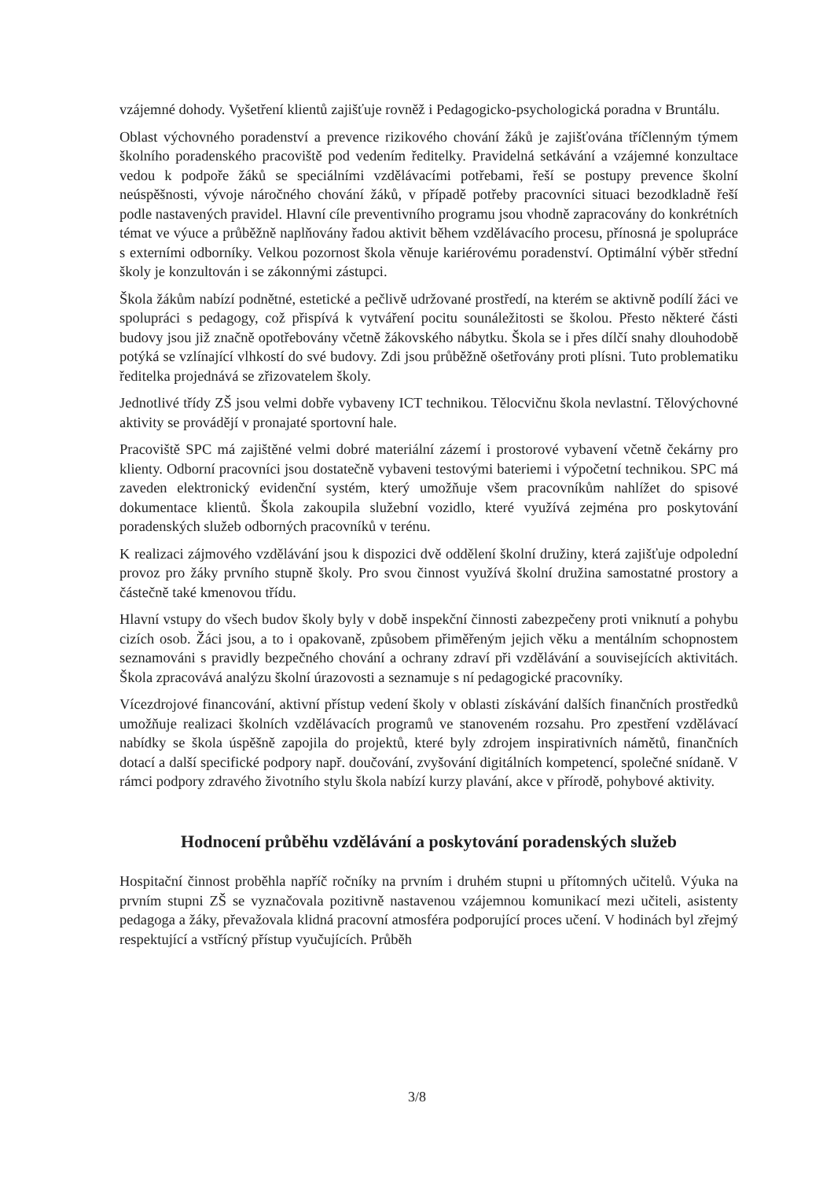vzájemné dohody. Vyšetření klientů zajišťuje rovněž i Pedagogicko-psychologická poradna v Bruntálu.
Oblast výchovného poradenství a prevence rizikového chování žáků je zajišťována tříčlenným týmem školního poradenského pracoviště pod vedením ředitelky. Pravidelná setkávání a vzájemné konzultace vedou k podpoře žáků se speciálními vzdělávacími potřebami, řeší se postupy prevence školní neúspěšnosti, vývoje náročného chování žáků, v případě potřeby pracovníci situaci bezodkladně řeší podle nastavených pravidel. Hlavní cíle preventivního programu jsou vhodně zapracovány do konkrétních témat ve výuce a průběžně naplňovány řadou aktivit během vzdělávacího procesu, přínosná je spolupráce s externími odborníky. Velkou pozornost škola věnuje kariérovému poradenství. Optimální výběr střední školy je konzultován i se zákonnými zástupci.
Škola žákům nabízí podnětné, estetické a pečlivě udržované prostředí, na kterém se aktivně podílí žáci ve spolupráci s pedagogy, což přispívá k vytváření pocitu sounáležitosti se školou. Přesto některé části budovy jsou již značně opotřebovány včetně žákovského nábytku. Škola se i přes dílčí snahy dlouhodobě potýká se vzlínající vlhkostí do své budovy. Zdi jsou průběžně ošetřovány proti plísni. Tuto problematiku ředitelka projednává se zřizovatelem školy.
Jednotlivé třídy ZŠ jsou velmi dobře vybaveny ICT technikou. Tělocvičnu škola nevlastní. Tělovýchovné aktivity se provádějí v pronajaté sportovní hale.
Pracoviště SPC má zajištěné velmi dobré materiální zázemí i prostorové vybavení včetně čekárny pro klienty. Odborní pracovníci jsou dostatečně vybaveni testovými bateriemi i výpočetní technikou. SPC má zaveden elektronický evidenční systém, který umožňuje všem pracovníkům nahlížet do spisové dokumentace klientů. Škola zakoupila služební vozidlo, které využívá zejména pro poskytování poradenských služeb odborných pracovníků v terénu.
K realizaci zájmového vzdělávání jsou k dispozici dvě oddělení školní družiny, která zajišťuje odpolední provoz pro žáky prvního stupně školy. Pro svou činnost využívá školní družina samostatné prostory a částečně také kmenovou třídu.
Hlavní vstupy do všech budov školy byly v době inspekční činnosti zabezpečeny proti vniknutí a pohybu cizích osob. Žáci jsou, a to i opakovaně, způsobem přiměřeným jejich věku a mentálním schopnostem seznamováni s pravidly bezpečného chování a ochrany zdraví při vzdělávání a souvisejících aktivitách. Škola zpracovává analýzu školní úrazovosti a seznamuje s ní pedagogické pracovníky.
Vícezdrojové financování, aktivní přístup vedení školy v oblasti získávání dalších finančních prostředků umožňuje realizaci školních vzdělávacích programů ve stanoveném rozsahu. Pro zpestření vzdělávací nabídky se škola úspěšně zapojila do projektů, které byly zdrojem inspirativních námětů, finančních dotací a další specifické podpory např. doučování, zvyšování digitálních kompetencí, společné snídaně. V rámci podpory zdravého životního stylu škola nabízí kurzy plavání, akce v přírodě, pohybové aktivity.
Hodnocení průběhu vzdělávání a poskytování poradenských služeb
Hospitační činnost proběhla napříč ročníky na prvním i druhém stupni u přítomných učitelů. Výuka na prvním stupni ZŠ se vyznačovala pozitivně nastavenou vzájemnou komunikací mezi učiteli, asistenty pedagoga a žáky, převažovala klidná pracovní atmosféra podporující proces učení. V hodinách byl zřejmý respektující a vstřícný přístup vyučujících. Průběh
3/8